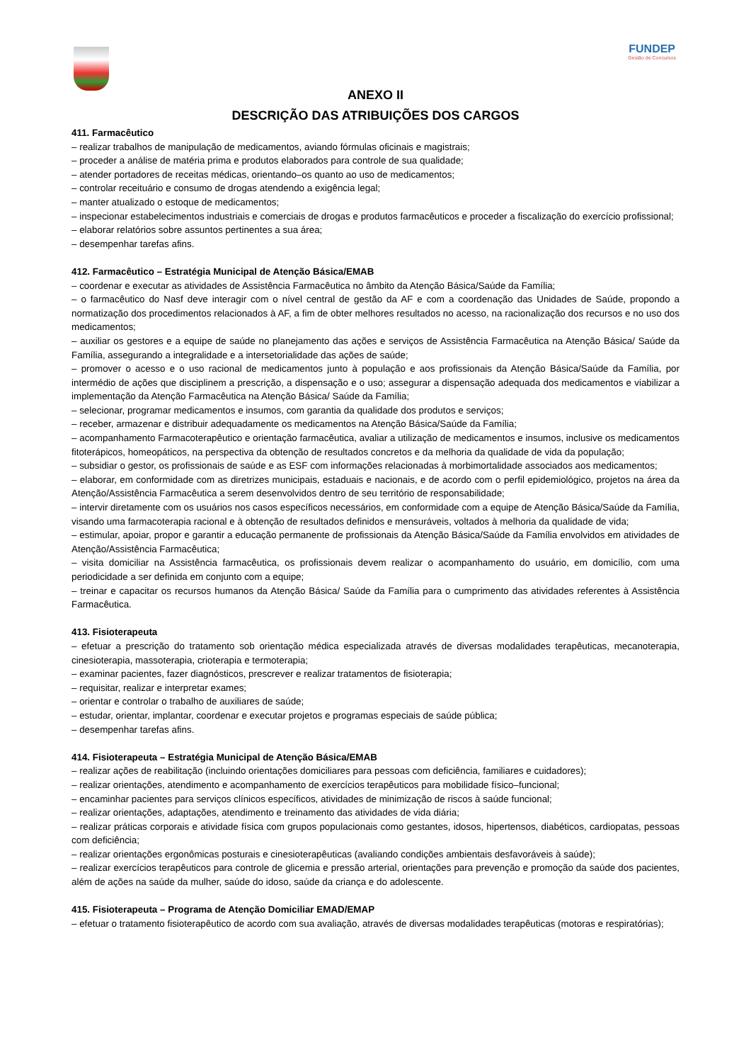FUNDEP
Gestão de Concursos
ANEXO II
DESCRIÇÃO DAS ATRIBUIÇÕES DOS CARGOS
411. Farmacêutico
– realizar trabalhos de manipulação de medicamentos, aviando fórmulas oficinais e magistrais;
– proceder a análise de matéria prima e produtos elaborados para controle de sua qualidade;
– atender portadores de receitas médicas, orientando–os quanto ao uso de medicamentos;
– controlar receituário e consumo de drogas atendendo a exigência legal;
– manter atualizado o estoque de medicamentos;
– inspecionar estabelecimentos industriais e comerciais de drogas e produtos farmacêuticos e proceder a fiscalização do exercício profissional;
– elaborar relatórios sobre assuntos pertinentes a sua área;
– desempenhar tarefas afins.
412. Farmacêutico – Estratégia Municipal de Atenção Básica/EMAB
– coordenar e executar as atividades de Assistência Farmacêutica no âmbito da Atenção Básica/Saúde da Família;
– o farmacêutico do Nasf deve interagir com o nível central de gestão da AF e com a coordenação das Unidades de Saúde, propondo a normatização dos procedimentos relacionados à AF, a fim de obter melhores resultados no acesso, na racionalização dos recursos e no uso dos medicamentos;
– auxiliar os gestores e a equipe de saúde no planejamento das ações e serviços de Assistência Farmacêutica na Atenção Básica/ Saúde da Família, assegurando a integralidade e a intersetorialidade das ações de saúde;
– promover o acesso e o uso racional de medicamentos junto à população e aos profissionais da Atenção Básica/Saúde da Família, por intermédio de ações que disciplinem a prescrição, a dispensação e o uso; assegurar a dispensação adequada dos medicamentos e viabilizar a implementação da Atenção Farmacêutica na Atenção Básica/ Saúde da Família;
– selecionar, programar medicamentos e insumos, com garantia da qualidade dos produtos e serviços;
– receber, armazenar e distribuir adequadamente os medicamentos na Atenção Básica/Saúde da Família;
– acompanhamento Farmacoterapêutico e orientação farmacêutica, avaliar a utilização de medicamentos e insumos, inclusive os medicamentos fitoterápicos, homeopáticos, na perspectiva da obtenção de resultados concretos e da melhoria da qualidade de vida da população;
– subsidiar o gestor, os profissionais de saúde e as ESF com informações relacionadas à morbimortalidade associados aos medicamentos;
– elaborar, em conformidade com as diretrizes municipais, estaduais e nacionais, e de acordo com o perfil epidemiológico, projetos na área da Atenção/Assistência Farmacêutica a serem desenvolvidos dentro de seu território de responsabilidade;
– intervir diretamente com os usuários nos casos específicos necessários, em conformidade com a equipe de Atenção Básica/Saúde da Família, visando uma farmacoterapia racional e à obtenção de resultados definidos e mensuráveis, voltados à melhoria da qualidade de vida;
– estimular, apoiar, propor e garantir a educação permanente de profissionais da Atenção Básica/Saúde da Família envolvidos em atividades de Atenção/Assistência Farmacêutica;
– visita domiciliar na Assistência farmacêutica, os profissionais devem realizar o acompanhamento do usuário, em domicílio, com uma periodicidade a ser definida em conjunto com a equipe;
– treinar e capacitar os recursos humanos da Atenção Básica/ Saúde da Família para o cumprimento das atividades referentes à Assistência Farmacêutica.
413. Fisioterapeuta
– efetuar a prescrição do tratamento sob orientação médica especializada através de diversas modalidades terapêuticas, mecanoterapia, cinesioterapia, massoterapia, crioterapia e termoterapia;
– examinar pacientes, fazer diagnósticos, prescrever e realizar tratamentos de fisioterapia;
– requisitar, realizar e interpretar exames;
– orientar e controlar o trabalho de auxiliares de saúde;
– estudar, orientar, implantar, coordenar e executar projetos e programas especiais de saúde pública;
– desempenhar tarefas afins.
414. Fisioterapeuta – Estratégia Municipal de Atenção Básica/EMAB
– realizar ações de reabilitação (incluindo orientações domiciliares para pessoas com deficiência, familiares e cuidadores);
– realizar orientações, atendimento e acompanhamento de exercícios terapêuticos para mobilidade físico–funcional;
– encaminhar pacientes para serviços clínicos específicos, atividades de minimização de riscos à saúde funcional;
– realizar orientações, adaptações, atendimento e treinamento das atividades de vida diária;
– realizar práticas corporais e atividade física com grupos populacionais como gestantes, idosos, hipertensos, diabéticos, cardiopatas, pessoas com deficiência;
– realizar orientações ergonômicas posturais e cinesioterapêuticas (avaliando condições ambientais desfavoráveis à saúde);
– realizar exercícios terapêuticos para controle de glicemia e pressão arterial, orientações para prevenção e promoção da saúde dos pacientes, além de ações na saúde da mulher, saúde do idoso, saúde da criança e do adolescente.
415. Fisioterapeuta – Programa de Atenção Domiciliar EMAD/EMAP
– efetuar o tratamento fisioterapêutico de acordo com sua avaliação, através de diversas modalidades terapêuticas (motoras e respiratórias);